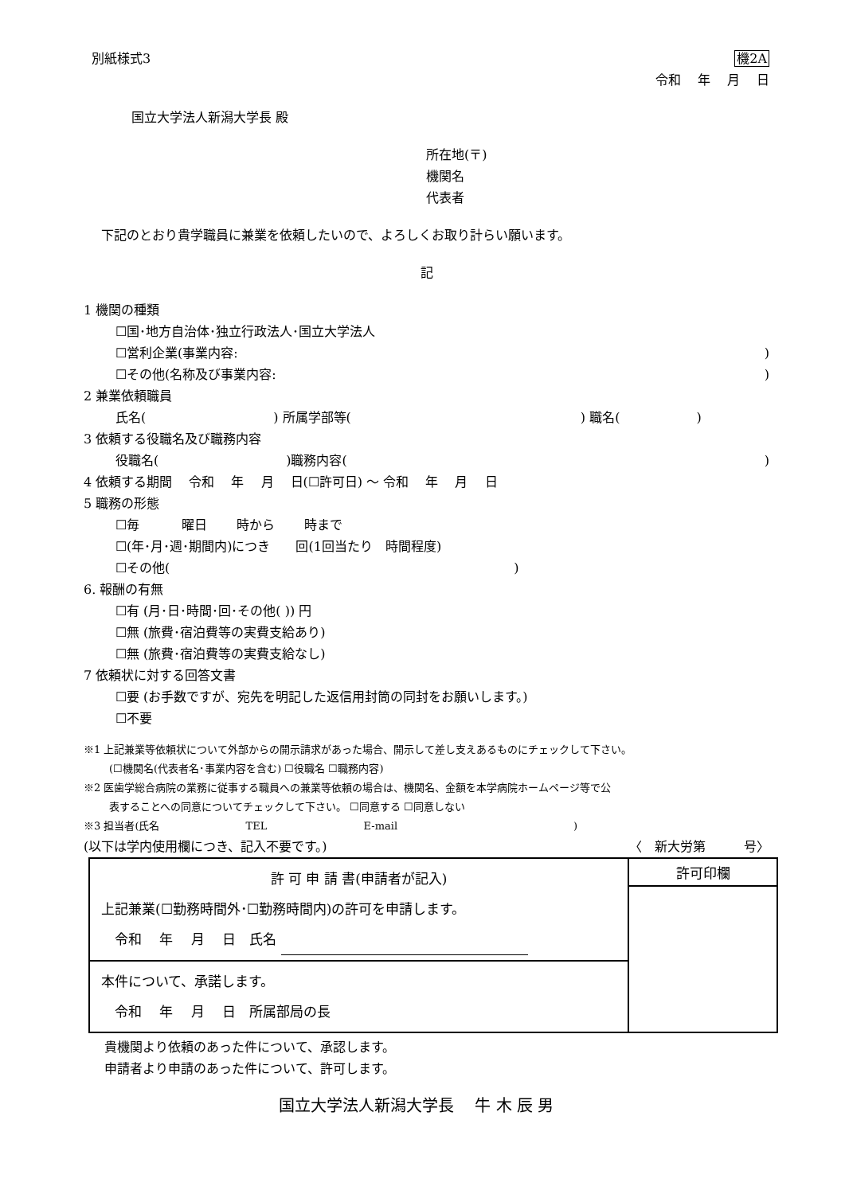別紙様式3 機2A
令和　 年　 月　 日
国立大学法人新潟大学長 殿
所在地(〒)
機関名
代表者
下記のとおり貴学職員に兼業を依頼したいので、よろしくお取り計らい願います。
記
1 機関の種類
☐国･地方自治体･独立行政法人･国立大学法人
☐営利企業(事業内容: )
☐その他(名称及び事業内容: )
2 兼業依頼職員
氏名(　　　　　　　　　　) 所属学部等(　　　　　　　　　　　　　　　　　　) 職名(　　　　　　)
3 依頼する役職名及び職務内容
役職名(　　　　　　　　　　)職務内容(
)
4 依頼する期間　 令和　 年　 月　 日(☐許可日) ～ 令和　 年　 月　 日
5 職務の形態
☐毎　　　 曜日　　 時から　　 時まで
☐(年･月･週･期間内)につき　　回(1回当たり　時間程度)
☐その他(　　　　　　　　　　　　　　　　　　　　　　　　　　　)
6. 報酬の有無
☐有 (月･日･時間･回･その他( )) 円
☐無 (旅費･宿泊費等の実費支給あり)
☐無 (旅費･宿泊費等の実費支給なし)
7 依頼状に対する回答文書
☐要 (お手数ですが、宛先を明記した返信用封筒の同封をお願いします。)
☐不要
※1 上記兼業等依頼状について外部からの開示請求があった場合、開示して差し支えあるものにチェックして下さい。
(☐機関名(代表者名･事業内容を含む) ☐役職名 ☐職務内容)
※2 医歯学総合病院の業務に従事する職員への兼業等依頼の場合は、機関名、金額を本学病院ホームページ等で公
表することへの同意についてチェックして下さい。 ☐同意する ☐同意しない
※3 担当者(氏名　　　　　　　　 TEL　　　　　　　　　 E-mail　　　　　　　　　　　　　　　　　)
(以下は学内使用欄につき、記入不要です。)
〈　新大労第　　　号〉
| 許 可 申 請 書(申請者が記入) 上記兼業(☐勤務時間外･☐勤務時間内)の許可を申請します。 令和 年 月 日 氏名 | 許可印欄 |
| 本件について、承諾します。 令和 年 月 日 所属部局の長 | |
貴機関より依頼のあった件について、承認します。
申請者より申請のあった件について、許可します。
国立大学法人新潟大学長　 牛 木 辰 男